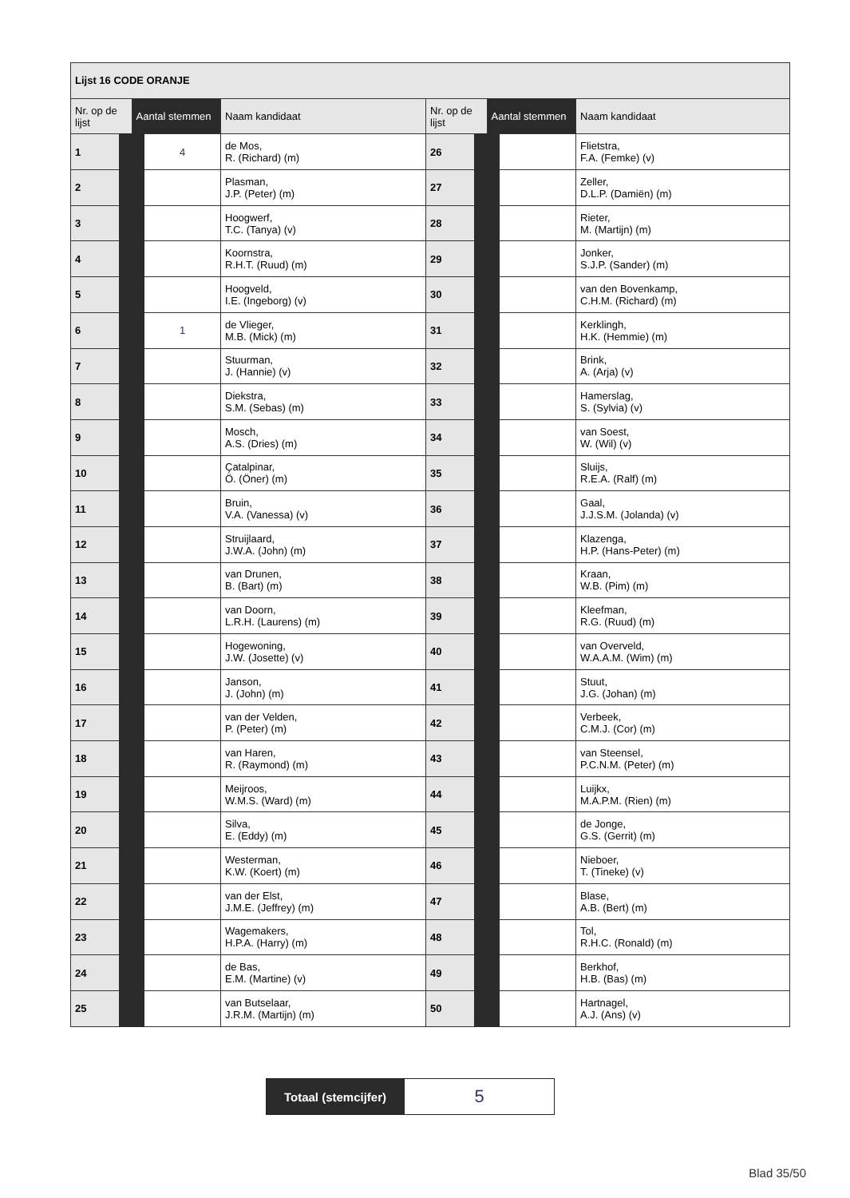| Lijst 16 CODE ORANJE | | | | | |
| --- | --- | --- | --- | --- | --- |
| Nr. op de lijst | Aantal stemmen | Naam kandidaat | Nr. op de lijst | Aantal stemmen | Naam kandidaat |
| 1 | 4 | de Mos, R. (Richard) (m) | 26 | | Flietstra, F.A. (Femke) (v) |
| 2 | | Plasman, J.P. (Peter) (m) | 27 | | Zeller, D.L.P. (Damiën) (m) |
| 3 | | Hoogwerf, T.C. (Tanya) (v) | 28 | | Rieter, M. (Martijn) (m) |
| 4 | | Koornstra, R.H.T. (Ruud) (m) | 29 | | Jonker, S.J.P. (Sander) (m) |
| 5 | | Hoogveld, I.E. (Ingeborg) (v) | 30 | | van den Bovenkamp, C.H.M. (Richard) (m) |
| 6 | 1 | de Vlieger, M.B. (Mick) (m) | 31 | | Kerklingh, H.K. (Hemmie) (m) |
| 7 | | Stuurman, J. (Hannie) (v) | 32 | | Brink, A. (Arja) (v) |
| 8 | | Diekstra, S.M. (Sebas) (m) | 33 | | Hamerslag, S. (Sylvia) (v) |
| 9 | | Mosch, A.S. (Dries) (m) | 34 | | van Soest, W. (Wil) (v) |
| 10 | | Çatalpinar, Ö. (Öner) (m) | 35 | | Sluijs, R.E.A. (Ralf) (m) |
| 11 | | Bruin, V.A. (Vanessa) (v) | 36 | | Gaal, J.J.S.M. (Jolanda) (v) |
| 12 | | Struijlaard, J.W.A. (John) (m) | 37 | | Klazenga, H.P. (Hans-Peter) (m) |
| 13 | | van Drunen, B. (Bart) (m) | 38 | | Kraan, W.B. (Pim) (m) |
| 14 | | van Doorn, L.R.H. (Laurens) (m) | 39 | | Kleefman, R.G. (Ruud) (m) |
| 15 | | Hogewoning, J.W. (Josette) (v) | 40 | | van Overveld, W.A.A.M. (Wim) (m) |
| 16 | | Janson, J. (John) (m) | 41 | | Stuut, J.G. (Johan) (m) |
| 17 | | van der Velden, P. (Peter) (m) | 42 | | Verbeek, C.M.J. (Cor) (m) |
| 18 | | van Haren, R. (Raymond) (m) | 43 | | van Steensel, P.C.N.M. (Peter) (m) |
| 19 | | Meijroos, W.M.S. (Ward) (m) | 44 | | Luijkx, M.A.P.M. (Rien) (m) |
| 20 | | Silva, E. (Eddy) (m) | 45 | | de Jonge, G.S. (Gerrit) (m) |
| 21 | | Westerman, K.W. (Koert) (m) | 46 | | Nieboer, T. (Tineke) (v) |
| 22 | | van der Elst, J.M.E. (Jeffrey) (m) | 47 | | Blase, A.B. (Bert) (m) |
| 23 | | Wagemakers, H.P.A. (Harry) (m) | 48 | | Tol, R.H.C. (Ronald) (m) |
| 24 | | de Bas, E.M. (Martine) (v) | 49 | | Berkhof, H.B. (Bas) (m) |
| 25 | | van Butselaar, J.R.M. (Martijn) (m) | 50 | | Hartnagel, A.J. (Ans) (v) |
| Totaal (stemcijfer) | 5 |
Blad 35/50